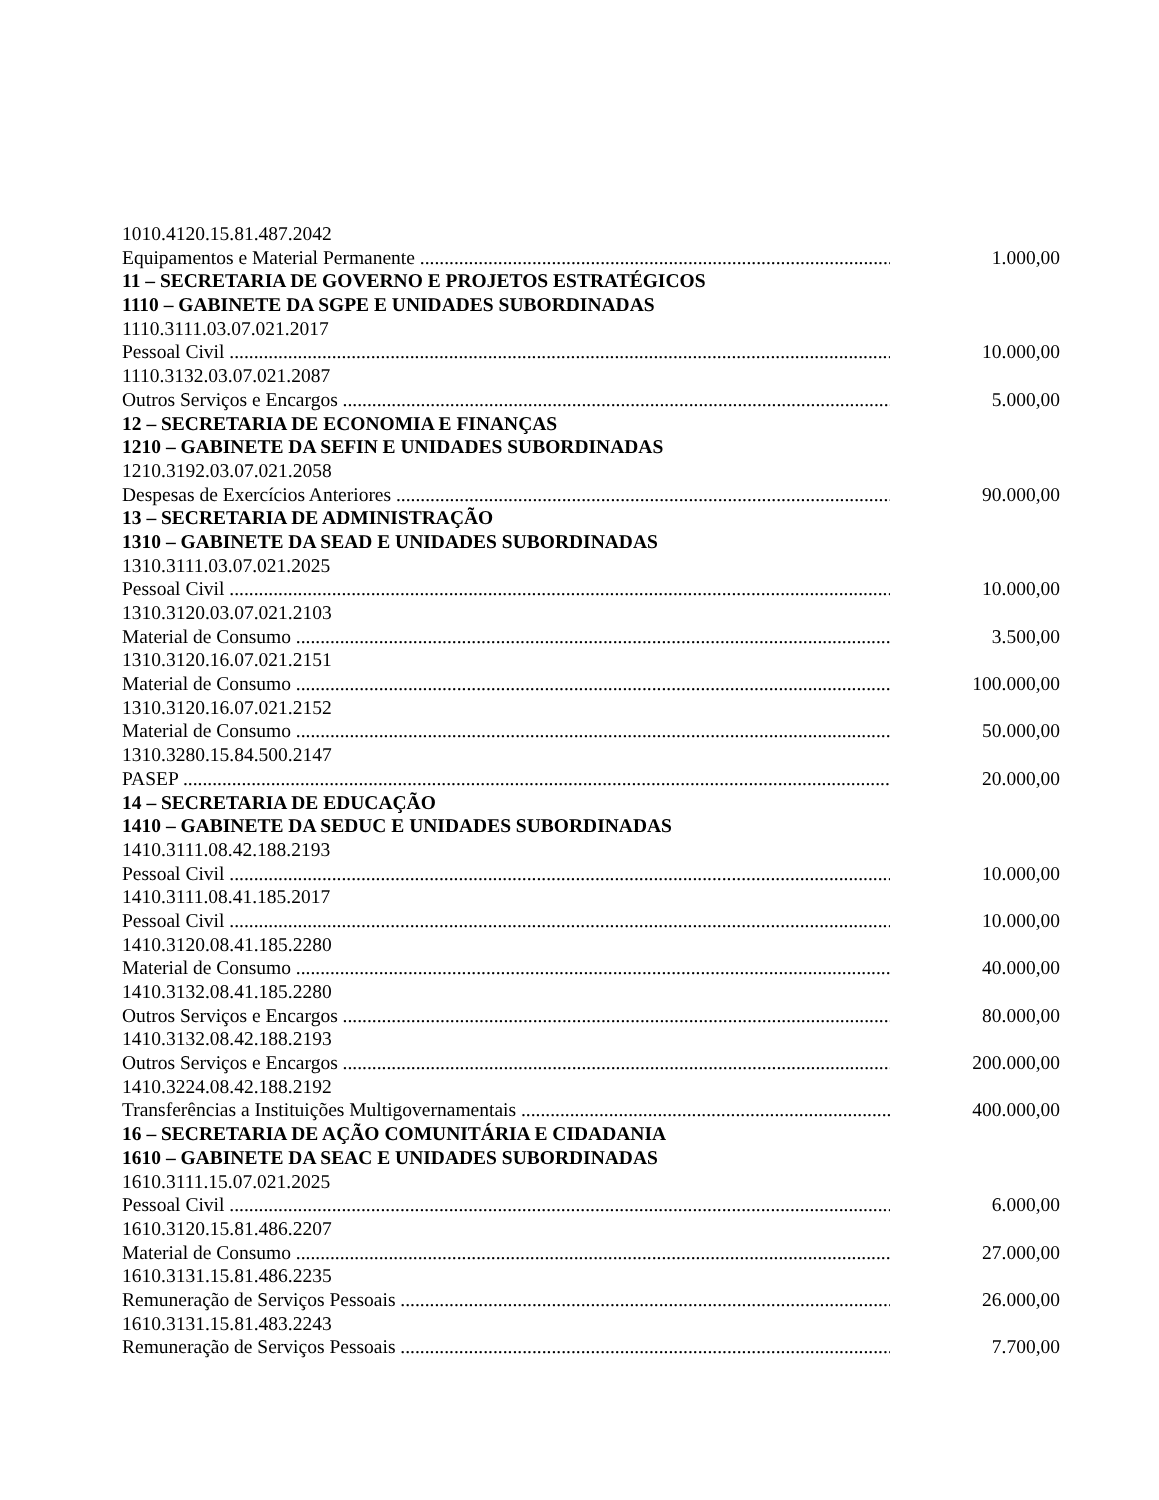1010.4120.15.81.487.2042
Equipamentos e Material Permanente .............................................................................................................. 1.000,00
11 – SECRETARIA DE GOVERNO E PROJETOS ESTRATÉGICOS
1110 – GABINETE DA SGPE E UNIDADES SUBORDINADAS
1110.3111.03.07.021.2017
Pessoal Civil .................................................................................................................................................. 10.000,00
1110.3132.03.07.021.2087
Outros Serviços e Encargos .......................................................................................................................... 5.000,00
12 – SECRETARIA DE ECONOMIA E FINANÇAS
1210 – GABINETE DA SEFIN E UNIDADES SUBORDINADAS
1210.3192.03.07.021.2058
Despesas de Exercícios Anteriores .............................................................................................................. 90.000,00
13 – SECRETARIA DE ADMINISTRAÇÃO
1310 – GABINETE DA SEAD E UNIDADES SUBORDINADAS
1310.3111.03.07.021.2025
Pessoal Civil .................................................................................................................................................. 10.000,00
1310.3120.03.07.021.2103
Material de Consumo .................................................................................................................................... 3.500,00
1310.3120.16.07.021.2151
Material de Consumo .................................................................................................................................... 100.000,00
1310.3120.16.07.021.2152
Material de Consumo .................................................................................................................................... 50.000,00
1310.3280.15.84.500.2147
PASEP .......................................................................................................................................................... 20.000,00
14 – SECRETARIA DE EDUCAÇÃO
1410 – GABINETE DA SEDUC E UNIDADES SUBORDINADAS
1410.3111.08.42.188.2193
Pessoal Civil .................................................................................................................................................. 10.000,00
1410.3111.08.41.185.2017
Pessoal Civil .................................................................................................................................................. 10.000,00
1410.3120.08.41.185.2280
Material de Consumo .................................................................................................................................... 40.000,00
1410.3132.08.41.185.2280
Outros Serviços e Encargos .......................................................................................................................... 80.000,00
1410.3132.08.42.188.2193
Outros Serviços e Encargos .......................................................................................................................... 200.000,00
1410.3224.08.42.188.2192
Transferências a Instituições Multigovernamentais ...................................................................................... 400.000,00
16 – SECRETARIA DE AÇÃO COMUNITÁRIA E CIDADANIA
1610 – GABINETE DA SEAC E UNIDADES SUBORDINADAS
1610.3111.15.07.021.2025
Pessoal Civil .................................................................................................................................................. 6.000,00
1610.3120.15.81.486.2207
Material de Consumo .................................................................................................................................... 27.000,00
1610.3131.15.81.486.2235
Remuneração de Serviços Pessoais .............................................................................................................. 26.000,00
1610.3131.15.81.483.2243
Remuneração de Serviços Pessoais .............................................................................................................. 7.700,00